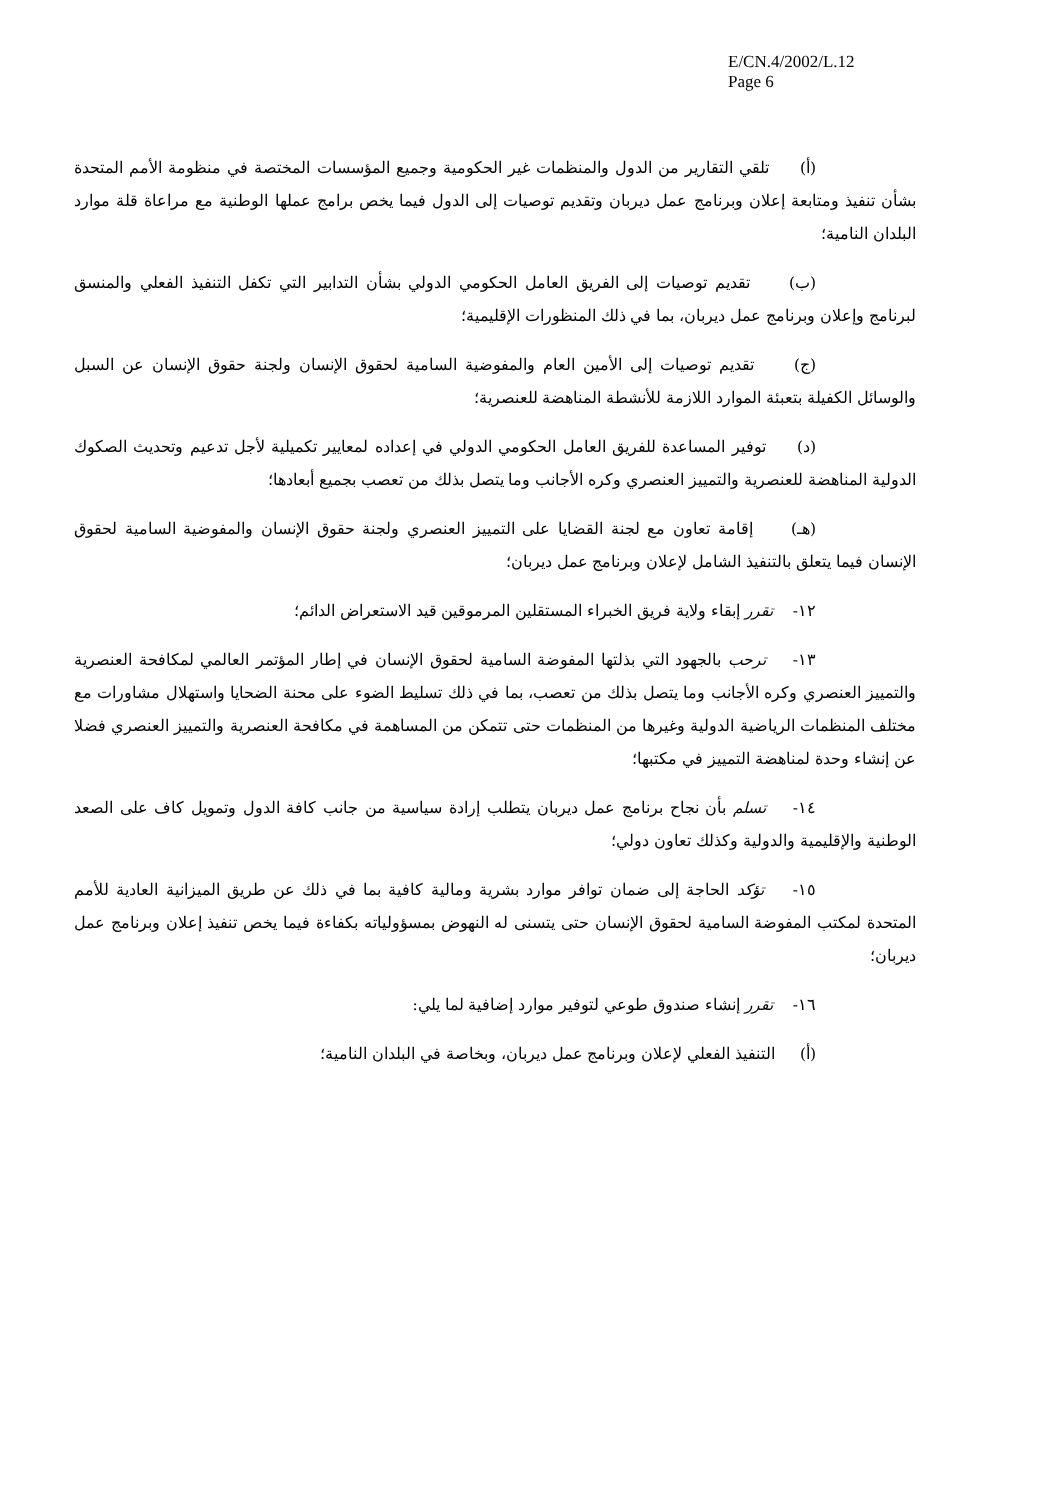E/CN.4/2002/L.12
Page 6
(أ) تلقي التقارير من الدول والمنظمات غير الحكومية وجميع المؤسسات المختصة في منظومة الأمم المتحدة بشأن تنفيذ ومتابعة إعلان وبرنامج عمل ديربان وتقديم توصيات إلى الدول فيما يخص برامج عملها الوطنية مع مراعاة قلة موارد البلدان النامية؛
(ب) تقديم توصيات إلى الفريق العامل الحكومي الدولي بشأن التدابير التي تكفل التنفيذ الفعلي والمنسق لبرنامج وإعلان وبرنامج عمل ديربان، بما في ذلك المنظورات الإقليمية؛
(ج) تقديم توصيات إلى الأمين العام والمفوضية السامية لحقوق الإنسان ولجنة حقوق الإنسان عن السبل والوسائل الكفيلة بتعبئة الموارد اللازمة للأنشطة المناهضة للعنصرية؛
(د) توفير المساعدة للفريق العامل الحكومي الدولي في إعداده لمعايير تكميلية لأجل تدعيم وتحديث الصكوك الدولية المناهضة للعنصرية والتمييز العنصري وكره الأجانب وما يتصل بذلك من تعصب بجميع أبعادها؛
(هـ) إقامة تعاون مع لجنة القضايا على التمييز العنصري ولجنة حقوق الإنسان والمفوضية السامية لحقوق الإنسان فيما يتعلق بالتنفيذ الشامل لإعلان وبرنامج عمل ديربان؛
١٢- تقرر إبقاء ولاية فريق الخبراء المستقلين المرموقين قيد الاستعراض الدائم؛
١٣- ترحب بالجهود التي بذلتها المفوضة السامية لحقوق الإنسان في إطار المؤتمر العالمي لمكافحة العنصرية والتمييز العنصري وكره الأجانب وما يتصل بذلك من تعصب، بما في ذلك تسليط الضوء على محنة الضحايا واستهلال مشاورات مع مختلف المنظمات الرياضية الدولية وغيرها من المنظمات حتى تتمكن من المساهمة في مكافحة العنصرية والتمييز العنصري فضلا عن إنشاء وحدة لمناهضة التمييز في مكتبها؛
١٤- تسلم بأن نجاح برنامج عمل ديربان يتطلب إرادة سياسية من جانب كافة الدول وتمويل كاف على الصعد الوطنية والإقليمية والدولية وكذلك تعاون دولي؛
١٥- تؤكد الحاجة إلى ضمان توافر موارد بشرية ومالية كافية بما في ذلك عن طريق الميزانية العادية للأمم المتحدة لمكتب المفوضة السامية لحقوق الإنسان حتى يتسنى له النهوض بمسؤولياته بكفاءة فيما يخص تنفيذ إعلان وبرنامج عمل ديربان؛
١٦- تقرر إنشاء صندوق طوعي لتوفير موارد إضافية لما يلي:
(أ) التنفيذ الفعلي لإعلان وبرنامج عمل ديربان، وبخاصة في البلدان النامية؛